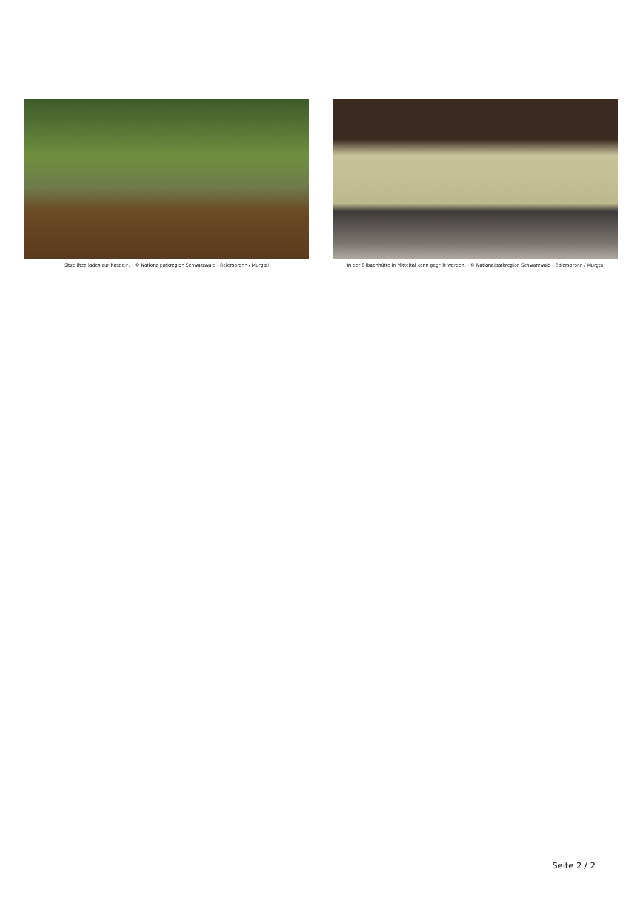Sitzplätze laden zur Rast ein. - © Nationalparkregion Schwarzwald - Baiersbronn / Murgtal
In der Ellbachhütte in Mitteltal kann gegrillt werden. - © Nationalparkregion Schwarzwald - Baiersbronn / Murgtal
Seite 2 / 2